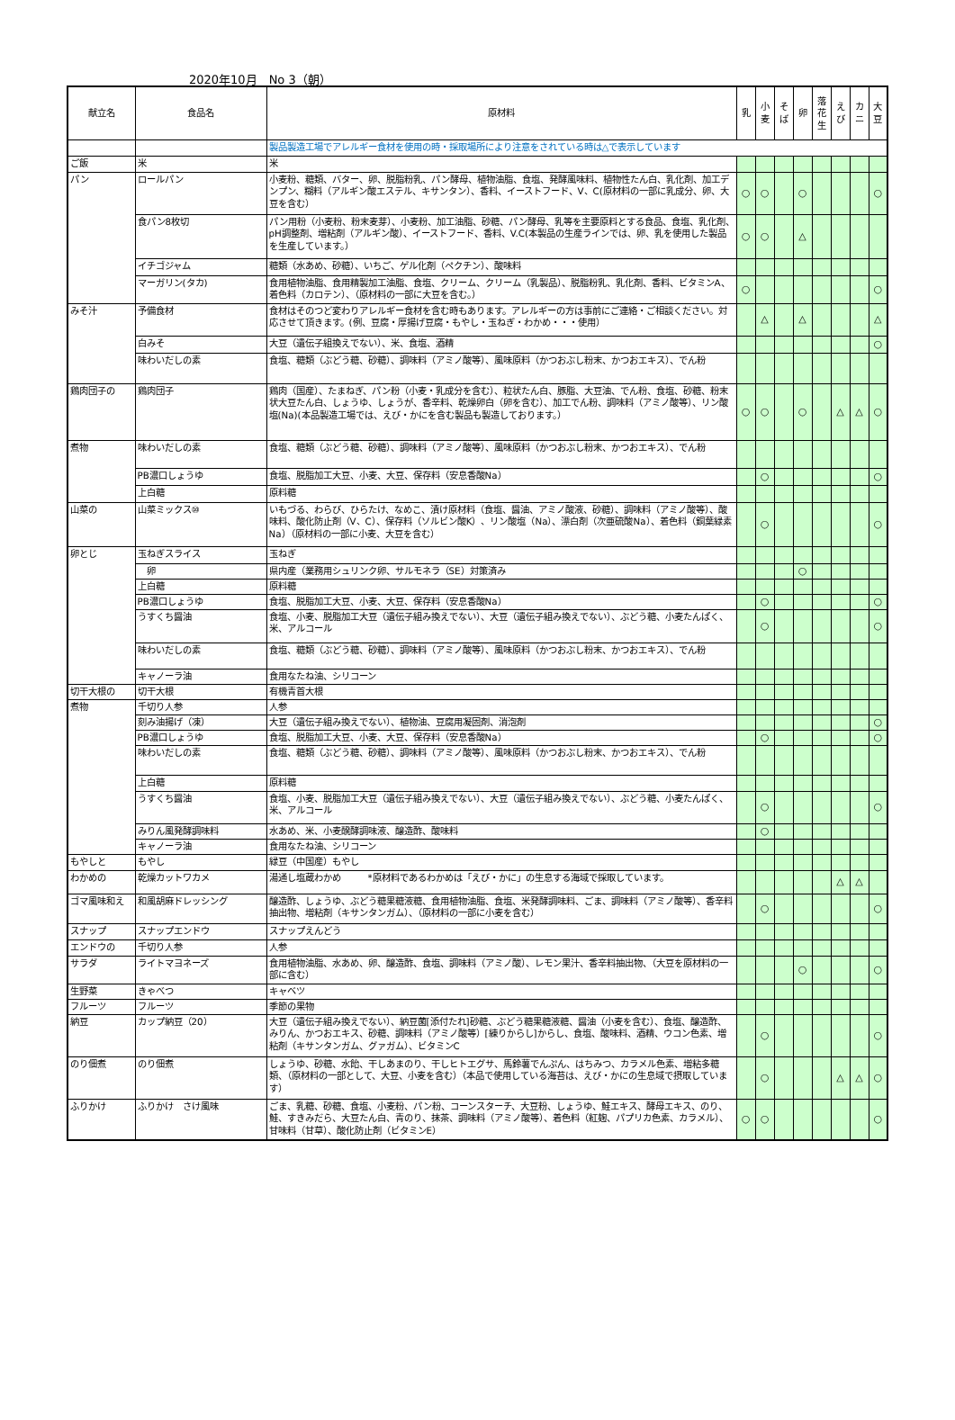2020年10月　No 3（朝）
| 献立名 | 食品名 | 原材料 | 乳 | 小 麦 | そ ば | 卵 | 落 花 生 | え び | カ ニ | 大 豆 |
| --- | --- | --- | --- | --- | --- | --- | --- | --- | --- | --- |
| | | 製品製造工場でアレルギー食材を使用の時・採取場所により注意をされている時は△で表示しています | | | | | | | | |
| ご飯 | 米 | 米 | | | | | | | | |
| パン | ロールパン | 小麦粉、糖類、バター、卵、脱脂粉乳、パン酵母、植物油脂、食塩、発酵風味料、植物性たん白、乳化剤、加工デンプン、糊料（アルギン酸エステル、キサンタン）、香料、イーストフード、V、C(原材料の一部に乳成分、卵、大豆を含む） | ○ | ○ | | ○ | | | | ○ |
| | 食パン8枚切 | パン用粉（小麦粉、粉末麦芽）、小麦粉、加工油脂、砂糖、パン酵母、乳等を主要原料とする食品、食塩、乳化剤、pH調整剤、増粘剤（アルギン酸）、イーストフード、香料、V.C(本製品の生産ラインでは、卵、乳を使用した製品を生産しています。） | ○ | ○ | | △ | | | | |
| | イチゴジャム | 糖類（水あめ、砂糖）、いちご、ゲル化剤（ペクチン）、酸味料 | | | | | | | | |
| | マーガリン(タカ) | 食用植物油脂、食用精製加工油脂、食塩、クリーム、クリーム（乳製品）、脱脂粉乳、乳化剤、香料、ビタミンA、着色料（カロテン）、（原材料の一部に大豆を含む。） | ○ | | | | | | | ○ |
| みそ汁 | 予備食材 | 食材はそのつど変わりアレルギー食材を含む時もあります。アレルギーの方は事前にご連絡・ご相談ください。対応させて頂きます。(例、豆腐・厚揚げ豆腐・もやし・玉ねぎ・わかめ・・・使用） | | △ | | △ | | | | △ |
| | 白みそ | 大豆（遺伝子組換えでない）、米、食塩、酒精 | | | | | | | | ○ |
| | 味わいだしの素 | 食塩、糖類（ぶどう糖、砂糖）、調味料（アミノ酸等）、風味原料（かつおぶし粉末、かつおエキス）、でん粉 | | | | | | | | |
| 鶏肉団子の | 鶏肉団子 | 鶏肉（国産）、たまねぎ、パン粉（小麦・乳成分を含む）、粒状たん白、豚脂、大豆油、でん粉、食塩、砂糖、粉末状大豆たん白、しょうゆ、しょうが、香辛料、乾燥卵白（卵を含む）、加工でん粉、調味料（アミノ酸等）、リン酸塩(Na)(本品製造工場では、えび・かにを含む製品も製造しております。） | ○ | ○ | | ○ | | △ | △ | ○ |
| 煮物 | 味わいだしの素 | 食塩、糖類（ぶどう糖、砂糖）、調味料（アミノ酸等）、風味原料（かつおぶし粉末、かつおエキス）、でん粉 | | | | | | | | |
| | PB濃口しょうゆ | 食塩、脱脂加工大豆、小麦、大豆、保存料（安息香酸Na） | | ○ | | | | | | ○ |
| | 上白糖 | 原料糖 | | | | | | | | |
| 山菜の | 山菜ミックス⑩ | いもづる、わらび、ひらたけ、なめこ、漬け原材料（食塩、醤油、アミノ酸液、砂糖）、調味料（アミノ酸等）、酸味料、酸化防止剤（V、C）、保存料（ソルビン酸K）、リン酸塩（Na）、漂白剤（次亜硫酸Na）、着色料（銅葉緑素Na）（原材料の一部に小麦、大豆を含む） | | ○ | | | | | | ○ |
| 卵とじ | 玉ねぎスライス | 玉ねぎ | | | | | | | | |
| | 卵 | 県内産（業務用シュリンク卵、サルモネラ（SE）対策済み | | | | ○ | | | | |
| | 上白糖 | 原料糖 | | | | | | | | |
| | PB濃口しょうゆ | 食塩、脱脂加工大豆、小麦、大豆、保存料（安息香酸Na） | | ○ | | | | | | ○ |
| | うすくち醤油 | 食塩、小麦、脱脂加工大豆（遺伝子組み換えでない）、大豆（遺伝子組み換えでない）、ぶどう糖、小麦たんぱく、米、アルコール | | ○ | | | | | | ○ |
| | 味わいだしの素 | 食塩、糖類（ぶどう糖、砂糖）、調味料（アミノ酸等）、風味原料（かつおぶし粉末、かつおエキス）、でん粉 | | | | | | | | |
| | キャノーラ油 | 食用なたね油、シリコーン | | | | | | | | |
| 切干大根の | 切干大根 | 有機青首大根 | | | | | | | | |
| 煮物 | 千切り人参 | 人参 | | | | | | | | |
| | 刻み油揚げ（凍） | 大豆（遺伝子組み換えでない）、植物油、豆腐用凝固剤、消泡剤 | | | | | | | | ○ |
| | PB濃口しょうゆ | 食塩、脱脂加工大豆、小麦、大豆、保存料（安息香酸Na） | | ○ | | | | | | ○ |
| | 味わいだしの素 | 食塩、糖類（ぶどう糖、砂糖）、調味料（アミノ酸等）、風味原料（かつおぶし粉末、かつおエキス）、でん粉 | | | | | | | | |
| | 上白糖 | 原料糖 | | | | | | | | |
| | うすくち醤油 | 食塩、小麦、脱脂加工大豆（遺伝子組み換えでない）、大豆（遺伝子組み換えでない）、ぶどう糖、小麦たんぱく、米、アルコール | | ○ | | | | | | ○ |
| | みりん風発酵調味料 | 水あめ、米、小麦醗酵調味液、醸造酢、酸味料 | | ○ | | | | | | |
| | キャノーラ油 | 食用なたね油、シリコーン | | | | | | | | |
| もやしと | もやし | 緑豆（中国産）もやし | | | | | | | | |
| わかめの | 乾燥カットワカメ | 湯通し塩蔵わかめ *原材料であるわかめは「えび・かに」の生息する海域で採取しています。 | | | | | | △ | △ | |
| ゴマ風味和え | 和風胡麻ドレッシング | 醸造酢、しょうゆ、ぶどう糖果糖液糖、食用植物油脂、食塩、米発酵調味料、ごま、調味料（アミノ酸等）、香辛料抽出物、増粘剤（キサンタンガム）、（原材料の一部に小麦を含む） | | ○ | | | | | | ○ |
| スナップ | スナップエンドウ | スナップえんどう | | | | | | | | |
| エンドウの | 千切り人参 | 人参 | | | | | | | | |
| サラダ | ライトマヨネーズ | 食用植物油脂、水あめ、卵、醸造酢、食塩、調味料（アミノ酸）、レモン果汁、香辛料抽出物、（大豆を原材料の一部に含む） | | | | ○ | | | | ○ |
| 生野菜 | きゃべつ | キャベツ | | | | | | | | |
| フルーツ | フルーツ | 季節の果物 | | | | | | | | |
| 納豆 | カップ納豆（20） | 大豆（遺伝子組み換えでない）、納豆菌[添付たれ]砂糖、ぶどう糖果糖液糖、醤油（小麦を含む）、食塩、醸造酢、みりん、かつおエキス、砂糖、調味料（アミノ酸等）[練りからし]からし、食塩、酸味料、酒精、ウコン色素、増粘剤（キサンタンガム、グァガム）、ビタミンC | | ○ | | | | | | ○ |
| のり佃煮 | のり佃煮 | しょうゆ、砂糖、水飴、干しあまのり、干しヒトエグサ、馬鈴薯でんぷん、はちみつ、カラメル色素、増粘多糖類、（原材料の一部として、大豆、小麦を含む）（本品で使用している海苔は、えび・かにの生息域で摂取しています） | | ○ | | | | △ | △ | ○ |
| ふりかけ | ふりかけ さけ風味 | ごま、乳糖、砂糖、食塩、小麦粉、パン粉、コーンスターチ、大豆粉、しょうゆ、鮭エキス、酵母エキス、のり、鮭、すきみだら、大豆たん白、青のり、抹茶、調味料（アミノ酸等）、着色料（紅麹、パプリカ色素、カラメル）、甘味料（甘草）、酸化防止剤（ビタミンE） | ○ | ○ | | | | | | ○ |